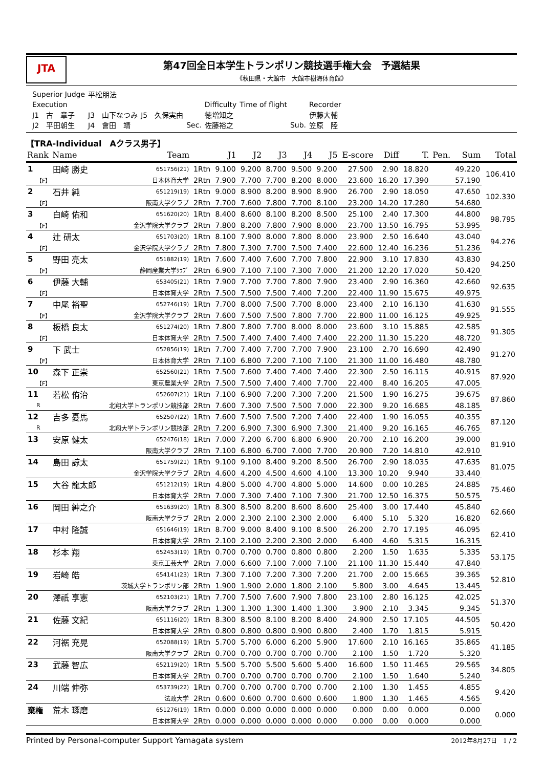JTA
第47回全日本学生トランポリン競技選手権大会　予選結果
《秋田県・大館市　大館市樹海体育館》
| Superior Judge | 平松朋法 | | | | | | |
| Execution | | | | Difficulty | Time of flight | | Recorder |
| J1 古 章子 | J3 山下なつみ | J5 久保実由 | | 徳増知之 | | | 伊藤大輔 |
| J2 平田朝生 | J4 會田 靖 | | Sec. | 佐藤裕之 | | Sub. | 笠原 陸 |
【TRA-Individual　Aクラス男子】
| Rank | Name | Team | | J1 | J2 | J3 | J4 | J5 | E-score | Diff | T. | Pen. | Sum | Total |
| --- | --- | --- | --- | --- | --- | --- | --- | --- | --- | --- | --- | --- | --- | --- |
| 1 | 田崎 勝史 | 651756(21) | 1Rtn | 9.100 | 9.200 | 8.700 | 9.500 | 9.200 | 27.500 | 2.90 | 18.820 | | 49.220 | 106.410 |
| 【F】 | | 日本体育大学 | 2Rtn | 7.900 | 7.700 | 7.700 | 8.200 | 8.000 | 23.600 | 16.20 | 17.390 | | 57.190 | |
| 2 | 石井 純 | 651219(19) | 1Rtn | 9.000 | 8.900 | 8.200 | 8.900 | 8.900 | 26.700 | 2.90 | 18.050 | | 47.650 | 102.330 |
| 【F】 | | 阪南大学クラブ | 2Rtn | 7.700 | 7.600 | 7.800 | 7.700 | 8.100 | 23.200 | 14.20 | 17.280 | | 54.680 | |
| 3 | 白崎 佑和 | 651620(20) | 1Rtn | 8.400 | 8.600 | 8.100 | 8.200 | 8.500 | 25.100 | 2.40 | 17.300 | | 44.800 | 98.795 |
| 【F】 | | 金沢学院大学クラブ | 2Rtn | 7.800 | 8.200 | 7.800 | 7.900 | 8.000 | 23.700 | 13.50 | 16.795 | | 53.995 | |
| 4 | 辻 研太 | 651703(20) | 1Rtn | 8.100 | 7.900 | 8.000 | 7.800 | 8.000 | 23.900 | 2.50 | 16.640 | | 43.040 | 94.276 |
| 【F】 | | 金沢学院大学クラブ | 2Rtn | 7.800 | 7.300 | 7.700 | 7.500 | 7.400 | 22.600 | 12.40 | 16.236 | | 51.236 | |
| 5 | 野田 亮太 | 651882(19) | 1Rtn | 7.600 | 7.400 | 7.600 | 7.700 | 7.800 | 22.900 | 3.10 | 17.830 | | 43.830 | 94.250 |
| 【F】 | | 静岡産業大学ｸﾗﾌﾞ | 2Rtn | 6.900 | 7.100 | 7.100 | 7.300 | 7.000 | 21.200 | 12.20 | 17.020 | | 50.420 | |
| 6 | 伊藤 大輔 | 653405(21) | 1Rtn | 7.900 | 7.700 | 7.700 | 7.800 | 7.900 | 23.400 | 2.90 | 16.360 | | 42.660 | 92.635 |
| 【F】 | | 日本体育大学 | 2Rtn | 7.500 | 7.500 | 7.500 | 7.400 | 7.200 | 22.400 | 11.90 | 15.675 | | 49.975 | |
| 7 | 中尾 裕聖 | 652746(19) | 1Rtn | 7.700 | 8.000 | 7.500 | 7.700 | 8.000 | 23.400 | 2.10 | 16.130 | | 41.630 | 91.555 |
| 【F】 | | 金沢学院大学クラブ | 2Rtn | 7.600 | 7.500 | 7.500 | 7.800 | 7.700 | 22.800 | 11.00 | 16.125 | | 49.925 | |
| 8 | 板橋 良太 | 651274(20) | 1Rtn | 7.800 | 7.800 | 7.700 | 8.000 | 8.000 | 23.600 | 3.10 | 15.885 | | 42.585 | 91.305 |
| 【F】 | | 日本体育大学 | 2Rtn | 7.500 | 7.400 | 7.400 | 7.400 | 7.400 | 22.200 | 11.30 | 15.220 | | 48.720 | |
| 9 | 下 武士 | 652856(19) | 1Rtn | 7.700 | 7.400 | 7.700 | 7.700 | 7.900 | 23.100 | 2.70 | 16.690 | | 42.490 | 91.270 |
| 【F】 | | 日本体育大学 | 2Rtn | 7.100 | 6.800 | 7.200 | 7.100 | 7.100 | 21.300 | 11.00 | 16.480 | | 48.780 | |
| 10 | 森下 正崇 | 652560(21) | 1Rtn | 7.500 | 7.600 | 7.400 | 7.400 | 7.400 | 22.300 | 2.50 | 16.115 | | 40.915 | 87.920 |
| 【F】 | | 東京農業大学 | 2Rtn | 7.500 | 7.500 | 7.400 | 7.400 | 7.700 | 22.400 | 8.40 | 16.205 | | 47.005 | |
| 11 | 若松 侑治 | 652607(21) | 1Rtn | 7.100 | 6.900 | 7.200 | 7.300 | 7.200 | 21.500 | 1.90 | 16.275 | | 39.675 | 87.860 |
| R | | 北翔大学トランポリン競技部 | 2Rtn | 7.600 | 7.300 | 7.500 | 7.500 | 7.000 | 22.300 | 9.20 | 16.685 | | 48.185 | |
| 12 | 吉多 憂馬 | 652507(22) | 1Rtn | 7.600 | 7.500 | 7.500 | 7.200 | 7.400 | 22.400 | 1.90 | 16.055 | | 40.355 | 87.120 |
| R | | 北翔大学トランポリン競技部 | 2Rtn | 7.200 | 6.900 | 7.300 | 6.900 | 7.300 | 21.400 | 9.20 | 16.165 | | 46.765 | |
| 13 | 安原 健太 | 652476(18) | 1Rtn | 7.000 | 7.200 | 6.700 | 6.800 | 6.900 | 20.700 | 2.10 | 16.200 | | 39.000 | 81.910 |
| | | 阪南大学クラブ | 2Rtn | 7.100 | 6.800 | 6.700 | 7.000 | 7.700 | 20.900 | 7.20 | 14.810 | | 42.910 | |
| 14 | 島田 諒太 | 651759(21) | 1Rtn | 9.100 | 9.100 | 8.400 | 9.200 | 8.500 | 26.700 | 2.90 | 18.035 | | 47.635 | 81.075 |
| | | 金沢学院大学クラブ | 2Rtn | 4.600 | 4.200 | 4.500 | 4.600 | 4.100 | 13.300 | 10.20 | 9.940 | | 33.440 | |
| 15 | 大谷 龍太郎 | 651212(19) | 1Rtn | 4.800 | 5.000 | 4.700 | 4.800 | 5.000 | 14.600 | 0.00 | 10.285 | | 24.885 | 75.460 |
| | | 日本体育大学 | 2Rtn | 7.000 | 7.300 | 7.400 | 7.100 | 7.300 | 21.700 | 12.50 | 16.375 | | 50.575 | |
| 16 | 岡田 紳之介 | 651639(20) | 1Rtn | 8.300 | 8.500 | 8.200 | 8.600 | 8.600 | 25.400 | 3.00 | 17.440 | | 45.840 | 62.660 |
| | | 阪南大学クラブ | 2Rtn | 2.000 | 2.300 | 2.100 | 2.300 | 2.000 | 6.400 | 5.10 | 5.320 | | 16.820 | |
| 17 | 中村 隆誠 | 651646(19) | 1Rtn | 8.700 | 9.000 | 8.400 | 9.100 | 8.500 | 26.200 | 2.70 | 17.195 | | 46.095 | 62.410 |
| | | 日本体育大学 | 2Rtn | 2.100 | 2.100 | 2.200 | 2.300 | 2.000 | 6.400 | 4.60 | 5.315 | | 16.315 | |
| 18 | 杉本 翔 | 652453(19) | 1Rtn | 0.700 | 0.700 | 0.700 | 0.800 | 0.800 | 2.200 | 1.50 | 1.635 | | 5.335 | 53.175 |
| | | 東京工芸大学 | 2Rtn | 7.000 | 6.600 | 7.100 | 7.000 | 7.100 | 21.100 | 11.30 | 15.440 | | 47.840 | |
| 19 | 岩崎 皓 | 654141(23) | 1Rtn | 7.300 | 7.100 | 7.200 | 7.300 | 7.200 | 21.700 | 2.00 | 15.665 | | 39.365 | 52.810 |
| | | 茨城大学トランポリン部 | 2Rtn | 1.900 | 1.900 | 2.000 | 1.800 | 2.100 | 5.800 | 3.00 | 4.645 | | 13.445 | |
| 20 | 澤祇 享憲 | 652103(21) | 1Rtn | 7.700 | 7.500 | 7.600 | 7.900 | 7.800 | 23.100 | 2.80 | 16.125 | | 42.025 | 51.370 |
| | | 阪南大学クラブ | 2Rtn | 1.300 | 1.300 | 1.300 | 1.400 | 1.300 | 3.900 | 2.10 | 3.345 | | 9.345 | |
| 21 | 佐藤 文紀 | 651116(20) | 1Rtn | 8.300 | 8.500 | 8.100 | 8.200 | 8.400 | 24.900 | 2.50 | 17.105 | | 44.505 | 50.420 |
| | | 日本体育大学 | 2Rtn | 0.800 | 0.800 | 0.800 | 0.900 | 0.800 | 2.400 | 1.70 | 1.815 | | 5.915 | |
| 22 | 河裾 充晃 | 652088(19) | 1Rtn | 5.700 | 5.700 | 6.000 | 6.200 | 5.900 | 17.600 | 2.10 | 16.165 | | 35.865 | 41.185 |
| | | 阪南大学クラブ | 2Rtn | 0.700 | 0.700 | 0.700 | 0.700 | 0.700 | 2.100 | 1.50 | 1.720 | | 5.320 | |
| 23 | 武藤 智広 | 652119(20) | 1Rtn | 5.500 | 5.700 | 5.500 | 5.600 | 5.400 | 16.600 | 1.50 | 11.465 | | 29.565 | 34.805 |
| | | 日本体育大学 | 2Rtn | 0.700 | 0.700 | 0.700 | 0.700 | 0.700 | 2.100 | 1.50 | 1.640 | | 5.240 | |
| 24 | 川端 伸弥 | 653739(22) | 1Rtn | 0.700 | 0.700 | 0.700 | 0.700 | 0.700 | 2.100 | 1.30 | 1.455 | | 4.855 | 9.420 |
| | | 法政大学 | 2Rtn | 0.600 | 0.600 | 0.700 | 0.600 | 0.600 | 1.800 | 1.30 | 1.465 | | 4.565 | |
| 棄権 | 荒木 琢磨 | 651276(19) | 1Rtn | 0.000 | 0.000 | 0.000 | 0.000 | 0.000 | 0.000 | 0.00 | 0.000 | | 0.000 | 0.000 |
| | | 日本体育大学 | 2Rtn | 0.000 | 0.000 | 0.000 | 0.000 | 0.000 | 0.000 | 0.00 | 0.000 | | 0.000 | |
Printed by Personal-computer Support Yamagata system 2012年8月27日　1 / 2